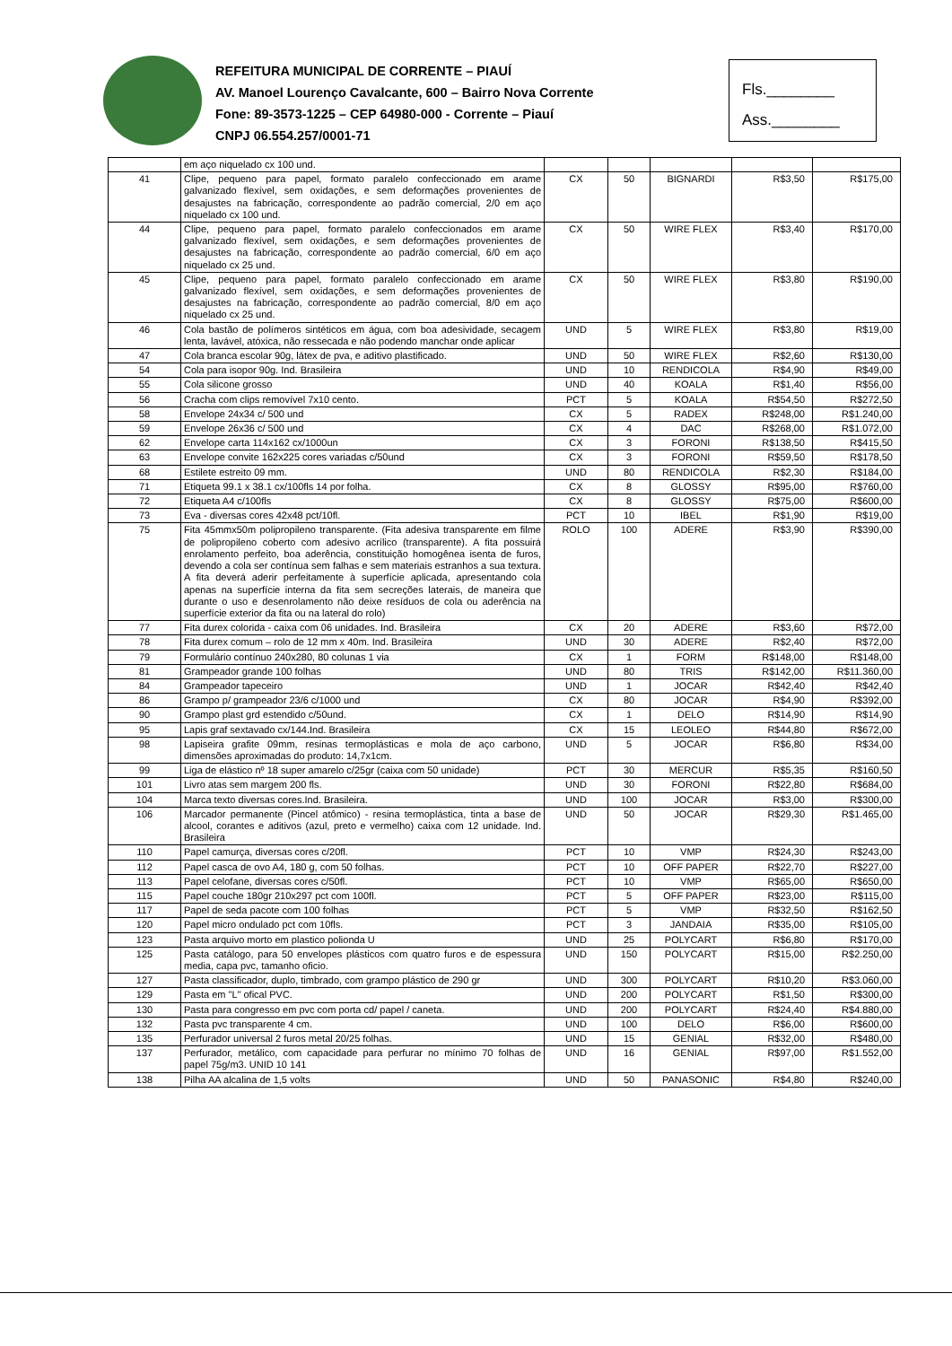REFEITURA MUNICIPAL DE CORRENTE – PIAUÍ
AV. Manoel Lourenço Cavalcante, 600 – Bairro Nova Corrente
Fone: 89-3573-1225 – CEP 64980-000 - Corrente – Piauí
CNPJ 06.554.257/0001-71
Fls.________
Ass.________
| | em aço niquelado cx 100 und. | | | | | |
| 41 | Clipe, pequeno para papel, formato paralelo confeccionado em arame galvanizado flexível, sem oxidações, e sem deformações provenientes de desajustes na fabricação, correspondente ao padrão comercial, 2/0 em aço niquelado cx 100 und. | CX | 50 | BIGNARDI | R$3,50 | R$175,00 |
| 44 | Clipe, pequeno para papel, formato paralelo confeccionados em arame galvanizado flexível, sem oxidações, e sem deformações provenientes de desajustes na fabricação, correspondente ao padrão comercial, 6/0 em aço niquelado cx 25 und. | CX | 50 | WIRE FLEX | R$3,40 | R$170,00 |
| 45 | Clipe, pequeno para papel, formato paralelo confeccionado em arame galvanizado flexível, sem oxidações, e sem deformações provenientes de desajustes na fabricação, correspondente ao padrão comercial, 8/0 em aço niquelado cx 25 und. | CX | 50 | WIRE FLEX | R$3,80 | R$190,00 |
| 46 | Cola bastão de polímeros sintéticos em água, com boa adesividade, secagem lenta, lavável, atóxica, não ressecada e não podendo manchar onde aplicar | UND | 5 | WIRE FLEX | R$3,80 | R$19,00 |
| 47 | Cola branca escolar 90g, látex de pva, e aditivo plastificado. | UND | 50 | WIRE FLEX | R$2,60 | R$130,00 |
| 54 | Cola para isopor 90g. Ind. Brasileira | UND | 10 | RENDICOLA | R$4,90 | R$49,00 |
| 55 | Cola silicone grosso | UND | 40 | KOALA | R$1,40 | R$56,00 |
| 56 | Cracha com clips removível 7x10 cento. | PCT | 5 | KOALA | R$54,50 | R$272,50 |
| 58 | Envelope 24x34 c/ 500 und | CX | 5 | RADEX | R$248,00 | R$1.240,00 |
| 59 | Envelope 26x36 c/ 500 und | CX | 4 | DAC | R$268,00 | R$1.072,00 |
| 62 | Envelope carta 114x162 cx/1000un | CX | 3 | FORONI | R$138,50 | R$415,50 |
| 63 | Envelope convite 162x225 cores variadas c/50und | CX | 3 | FORONI | R$59,50 | R$178,50 |
| 68 | Estilete estreito 09 mm. | UND | 80 | RENDICOLA | R$2,30 | R$184,00 |
| 71 | Etiqueta 99.1 x 38.1 cx/100fls 14 por folha. | CX | 8 | GLOSSY | R$95,00 | R$760,00 |
| 72 | Etiqueta A4 c/100fls | CX | 8 | GLOSSY | R$75,00 | R$600,00 |
| 73 | Eva - diversas cores 42x48 pct/10fl. | PCT | 10 | IBEL | R$1,90 | R$19,00 |
| 75 | Fita 45mmx50m polipropileno transparente. (Fita adesiva transparente em filme de polipropileno coberto com adesivo acrílico (transparente). A fita possuirá enrolamento perfeito, boa aderência, constituição homogênea isenta de furos, devendo a cola ser contínua sem falhas e sem materiais estranhos a sua textura. A fita deverá aderir perfeitamente à superfície aplicada, apresentando cola apenas na superfície interna da fita sem secreções laterais, de maneira que durante o uso e desenrolamento não deixe resíduos de cola ou aderência na superfície exterior da fita ou na lateral do rolo) | ROLO | 100 | ADERE | R$3,90 | R$390,00 |
| 77 | Fita durex colorida - caixa com 06 unidades. Ind. Brasileira | CX | 20 | ADERE | R$3,60 | R$72,00 |
| 78 | Fita durex comum – rolo de 12 mm x 40m. Ind. Brasileira | UND | 30 | ADERE | R$2,40 | R$72,00 |
| 79 | Formulário contínuo 240x280, 80 colunas 1 via | CX | 1 | FORM | R$148,00 | R$148,00 |
| 81 | Grampeador grande 100 folhas | UND | 80 | TRIS | R$142,00 | R$11.360,00 |
| 84 | Grampeador tapeceiro | UND | 1 | JOCAR | R$42,40 | R$42,40 |
| 86 | Grampo p/ grampeador 23/6 c/1000 und | CX | 80 | JOCAR | R$4,90 | R$392,00 |
| 90 | Grampo plast grd estendido c/50und. | CX | 1 | DELO | R$14,90 | R$14,90 |
| 95 | Lapis graf sextavado cx/144.Ind. Brasileira | CX | 15 | LEOLEO | R$44,80 | R$672,00 |
| 98 | Lapiseira grafite 09mm, resinas termoplásticas e mola de aço carbono, dimensões aproximadas do produto: 14,7x1cm. | UND | 5 | JOCAR | R$6,80 | R$34,00 |
| 99 | Liga de elástico nº 18 super amarelo c/25gr (caixa com 50 unidade) | PCT | 30 | MERCUR | R$5,35 | R$160,50 |
| 101 | Livro atas sem margem 200 fls. | UND | 30 | FORONI | R$22,80 | R$684,00 |
| 104 | Marca texto diversas cores.Ind. Brasileira. | UND | 100 | JOCAR | R$3,00 | R$300,00 |
| 106 | Marcador permanente (Pincel atômico) - resina termoplástica, tinta a base de alcool, corantes e aditivos (azul, preto e vermelho) caixa com 12 unidade. Ind. Brasileira | UND | 50 | JOCAR | R$29,30 | R$1.465,00 |
| 110 | Papel camurça, diversas cores c/20fl. | PCT | 10 | VMP | R$24,30 | R$243,00 |
| 112 | Papel casca de ovo A4, 180 g, com 50 folhas. | PCT | 10 | OFF PAPER | R$22,70 | R$227,00 |
| 113 | Papel celofane, diversas cores c/50fl. | PCT | 10 | VMP | R$65,00 | R$650,00 |
| 115 | Papel couche 180gr 210x297 pct com 100fl. | PCT | 5 | OFF PAPER | R$23,00 | R$115,00 |
| 117 | Papel de seda pacote com 100 folhas | PCT | 5 | VMP | R$32,50 | R$162,50 |
| 120 | Papel micro ondulado pct com 10fls. | PCT | 3 | JANDAIA | R$35,00 | R$105,00 |
| 123 | Pasta arquivo morto em plastico polionda U | UND | 25 | POLYCART | R$6,80 | R$170,00 |
| 125 | Pasta catálogo, para 50 envelopes plásticos com quatro furos e de espessura media, capa pvc, tamanho oficio. | UND | 150 | POLYCART | R$15,00 | R$2.250,00 |
| 127 | Pasta classificador, duplo, timbrado, com grampo plástico de 290 gr | UND | 300 | POLYCART | R$10,20 | R$3.060,00 |
| 129 | Pasta em "L" ofical PVC. | UND | 200 | POLYCART | R$1,50 | R$300,00 |
| 130 | Pasta para congresso em pvc com porta cd/ papel / caneta. | UND | 200 | POLYCART | R$24,40 | R$4.880,00 |
| 132 | Pasta pvc transparente 4 cm. | UND | 100 | DELO | R$6,00 | R$600,00 |
| 135 | Perfurador universal 2 furos metal 20/25 folhas. | UND | 15 | GENIAL | R$32,00 | R$480,00 |
| 137 | Perfurador, metálico, com capacidade para perfurar no mínimo 70 folhas de papel 75g/m3. UNID 10 141 | UND | 16 | GENIAL | R$97,00 | R$1.552,00 |
| 138 | Pilha AA alcalina de 1,5 volts | UND | 50 | PANASONIC | R$4,80 | R$240,00 |